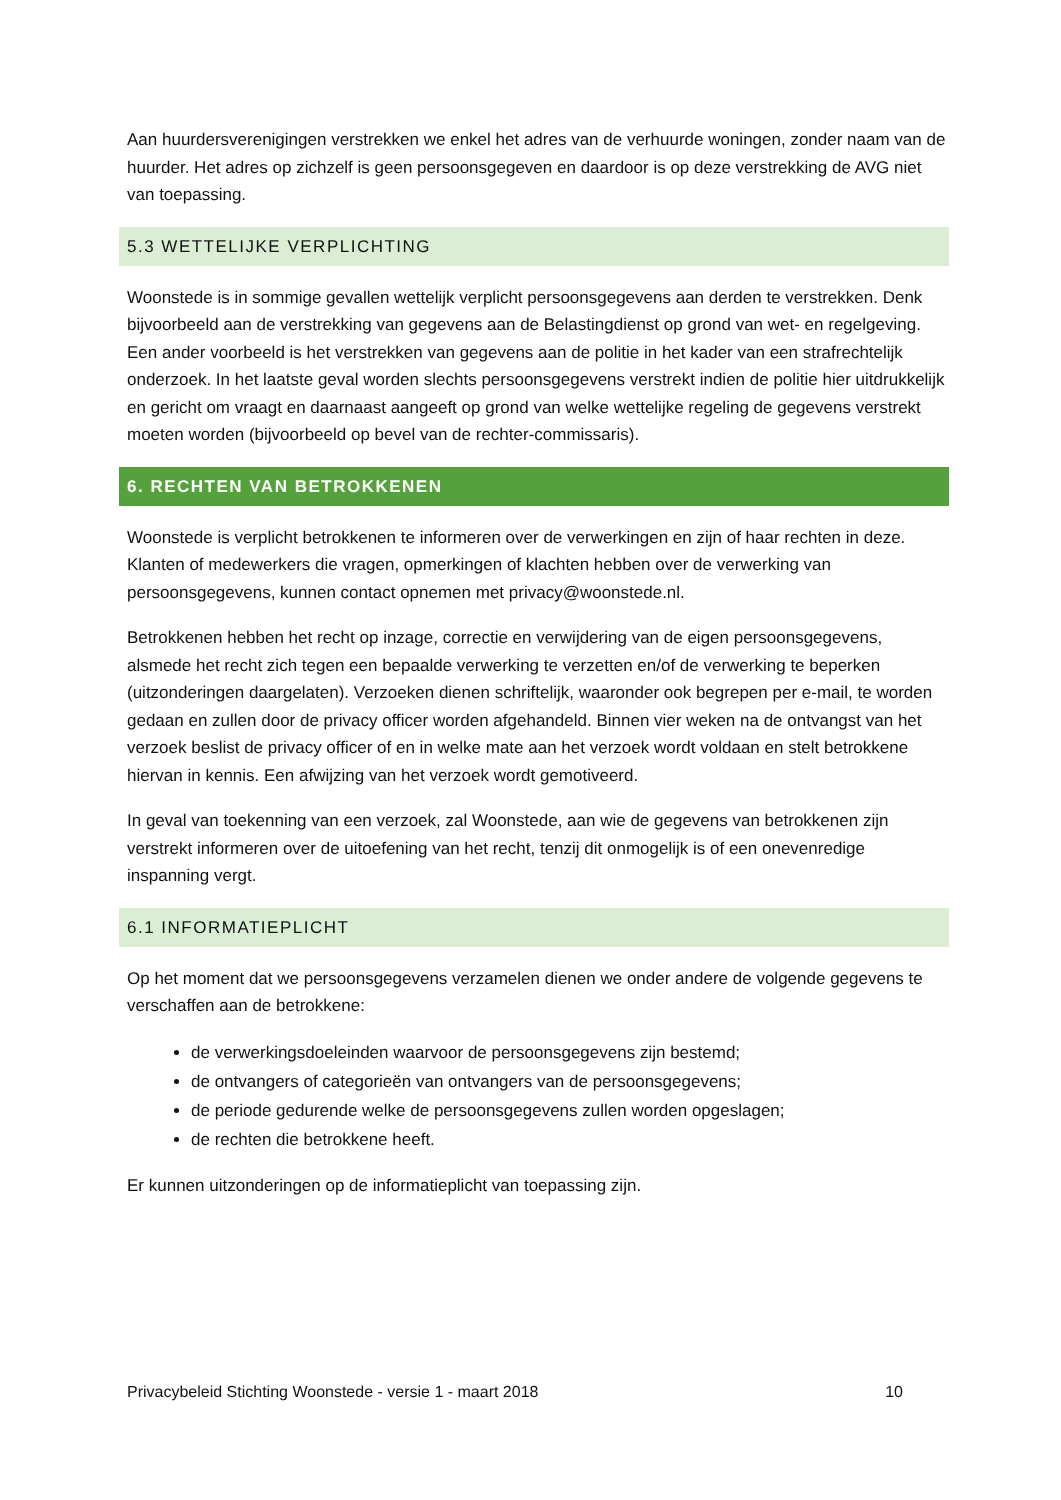Aan huurdersverenigingen verstrekken we enkel het adres van de verhuurde woningen, zonder naam van de huurder. Het adres op zichzelf is geen persoonsgegeven en daardoor is op deze verstrekking de AVG niet van toepassing.
5.3 WETTELIJKE VERPLICHTING
Woonstede is in sommige gevallen wettelijk verplicht persoonsgegevens aan derden te verstrekken. Denk bijvoorbeeld aan de verstrekking van gegevens aan de Belastingdienst op grond van wet- en regelgeving. Een ander voorbeeld is het verstrekken van gegevens aan de politie in het kader van een strafrechtelijk onderzoek. In het laatste geval worden slechts persoonsgegevens verstrekt indien de politie hier uitdrukkelijk en gericht om vraagt en daarnaast aangeeft op grond van welke wettelijke regeling de gegevens verstrekt moeten worden (bijvoorbeeld op bevel van de rechter-commissaris).
6. RECHTEN VAN BETROKKENEN
Woonstede is verplicht betrokkenen te informeren over de verwerkingen en zijn of haar rechten in deze. Klanten of medewerkers die vragen, opmerkingen of klachten hebben over de verwerking van persoonsgegevens, kunnen contact opnemen met privacy@woonstede.nl.
Betrokkenen hebben het recht op inzage, correctie en verwijdering van de eigen persoonsgegevens, alsmede het recht zich tegen een bepaalde verwerking te verzetten en/of de verwerking te beperken (uitzonderingen daargelaten). Verzoeken dienen schriftelijk, waaronder ook begrepen per e-mail, te worden gedaan en zullen door de privacy officer worden afgehandeld. Binnen vier weken na de ontvangst van het verzoek beslist de privacy officer of en in welke mate aan het verzoek wordt voldaan en stelt betrokkene hiervan in kennis. Een afwijzing van het verzoek wordt gemotiveerd.
In geval van toekenning van een verzoek, zal Woonstede, aan wie de gegevens van betrokkenen zijn verstrekt informeren over de uitoefening van het recht, tenzij dit onmogelijk is of een onevenredige inspanning vergt.
6.1 INFORMATIEPLICHT
Op het moment dat we persoonsgegevens verzamelen dienen we onder andere de volgende gegevens te verschaffen aan de betrokkene:
de verwerkingsdoeleinden waarvoor de persoonsgegevens zijn bestemd;
de ontvangers of categorieën van ontvangers van de persoonsgegevens;
de periode gedurende welke de persoonsgegevens zullen worden opgeslagen;
de rechten die betrokkene heeft.
Er kunnen uitzonderingen op de informatieplicht van toepassing zijn.
Privacybeleid Stichting Woonstede - versie 1 - maart 2018 10